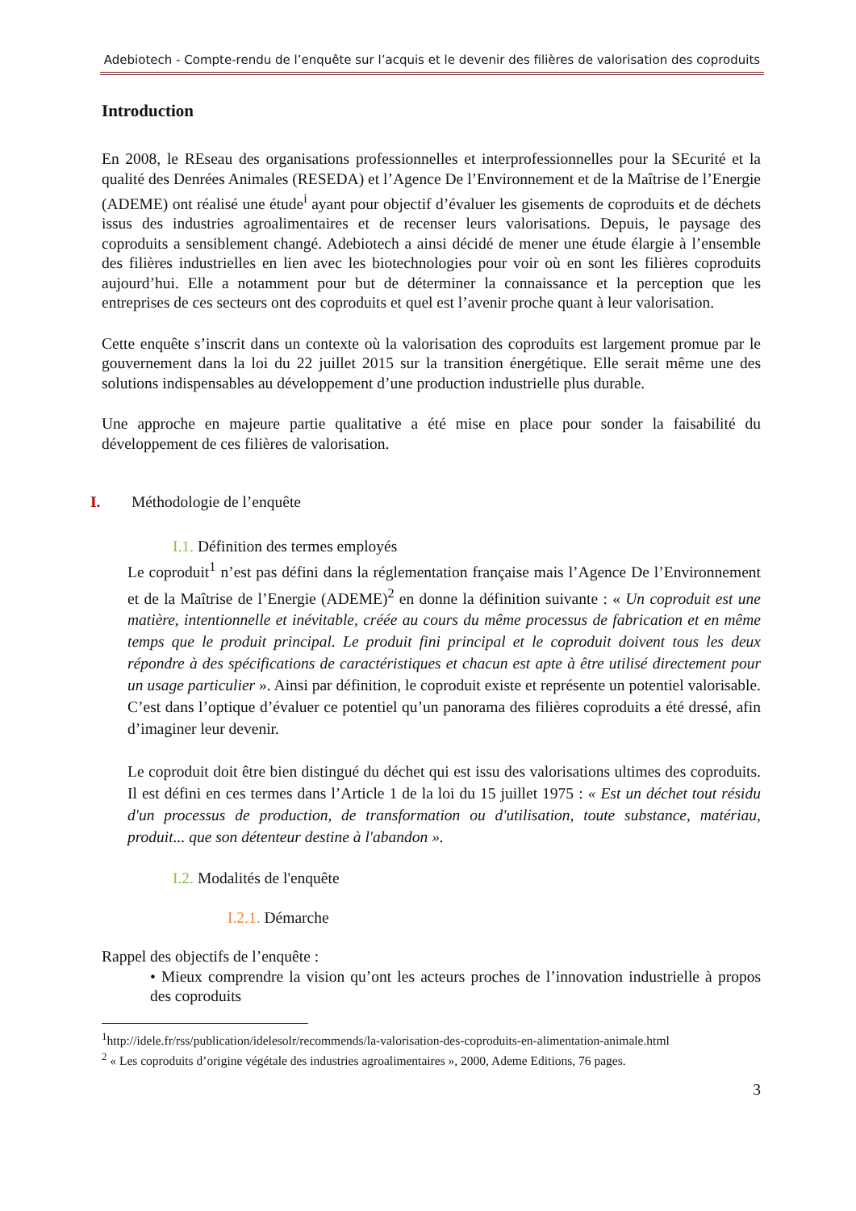Adebiotech - Compte-rendu de l’enquête sur l’acquis et le devenir des filières de valorisation des coproduits
Introduction
En 2008, le REseau des organisations professionnelles et interprofessionnelles pour la SEcurité et la qualité des Denrées Animales (RESEDA) et l’Agence De l’Environnement et de la Maîtrise de l’Energie (ADEME) ont réalisé une étude<sup>i</sup> ayant pour objectif d’évaluer les gisements de coproduits et de déchets issus des industries agroalimentaires et de recenser leurs valorisations. Depuis, le paysage des coproduits a sensiblement changé. Adebiotech a ainsi décidé de mener une étude élargie à l’ensemble des filières industrielles en lien avec les biotechnologies pour voir où en sont les filières coproduits aujourd’hui. Elle a notamment pour but de déterminer la connaissance et la perception que les entreprises de ces secteurs ont des coproduits et quel est l’avenir proche quant à leur valorisation.
Cette enquête s’inscrit dans un contexte où la valorisation des coproduits est largement promue par le gouvernement dans la loi du 22 juillet 2015 sur la transition énergétique. Elle serait même une des solutions indispensables au développement d’une production industrielle plus durable.
Une approche en majeure partie qualitative a été mise en place pour sonder la faisabilité du développement de ces filières de valorisation.
I. Méthodologie de l’enquête
I.1. Définition des termes employés
Le coproduit<sup>1</sup> n’est pas défini dans la réglementation française mais l’Agence De l’Environnement et de la Maîtrise de l’Energie (ADEME)<sup>2</sup> en donne la définition suivante : « Un coproduit est une matière, intentionnelle et inévitable, créée au cours du même processus de fabrication et en même temps que le produit principal. Le produit fini principal et le coproduit doivent tous les deux répondre à des spécifications de caractéristiques et chacun est apte à être utilisé directement pour un usage particulier ». Ainsi par définition, le coproduit existe et représente un potentiel valorisable. C’est dans l’optique d’évaluer ce potentiel qu’un panorama des filières coproduits a été dressé, afin d’imaginer leur devenir.
Le coproduit doit être bien distingué du déchet qui est issu des valorisations ultimes des coproduits. Il est défini en ces termes dans l’Article 1 de la loi du 15 juillet 1975 : « Est un déchet tout résidu d'un processus de production, de transformation ou d'utilisation, toute substance, matériau, produit... que son détenteur destine à l'abandon ».
I.2. Modalités de l'enquête
I.2.1. Démarche
Rappel des objectifs de l’enquête :
• Mieux comprendre la vision qu’ont les acteurs proches de l’innovation industrielle à propos des coproduits
<sup>1</sup> http://idele.fr/rss/publication/idelesolr/recommends/la-valorisation-des-coproduits-en-alimentation-animale.html
<sup>2</sup> « Les coproduits d’origine végétale des industries agroalimentaires », 2000, Ademe Editions, 76 pages.
3